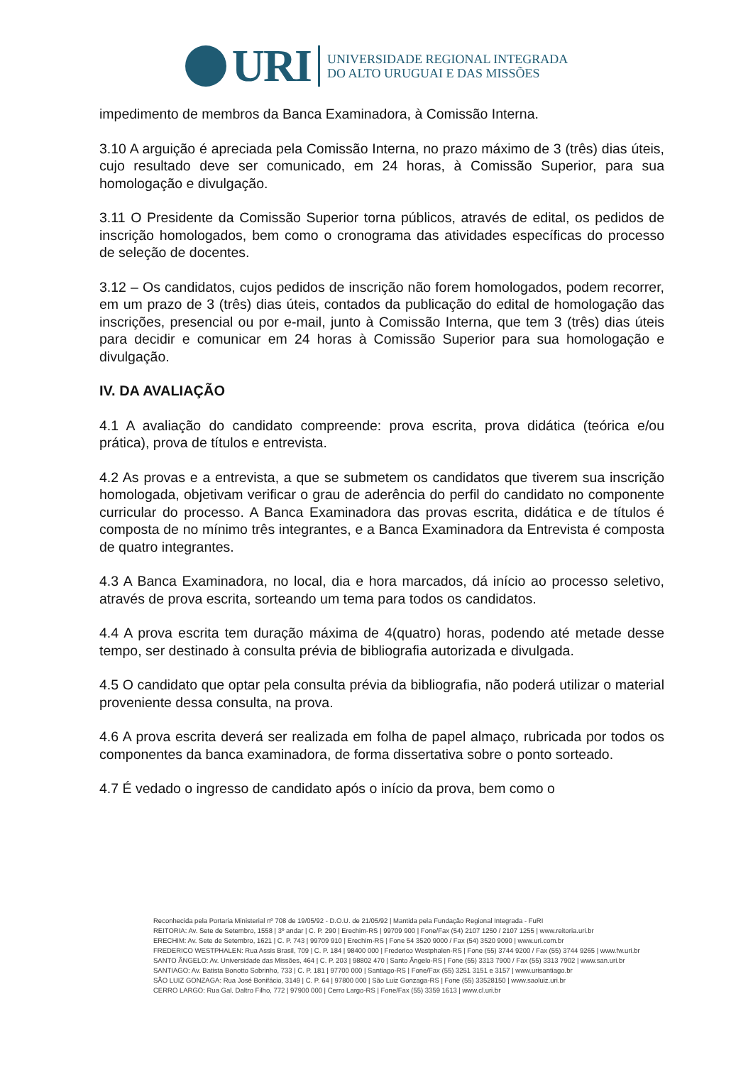URI
UNIVERSIDADE REGIONAL INTEGRADA
DO ALTO URUGUAI E DAS MISSÕES
impedimento de membros da Banca Examinadora, à Comissão Interna.
3.10 A arguição é apreciada pela Comissão Interna, no prazo máximo de 3 (três) dias úteis, cujo resultado deve ser comunicado, em 24 horas, à Comissão Superior, para sua homologação e divulgação.
3.11 O Presidente da Comissão Superior torna públicos, através de edital, os pedidos de inscrição homologados, bem como o cronograma das atividades específicas do processo de seleção de docentes.
3.12 – Os candidatos, cujos pedidos de inscrição não forem homologados, podem recorrer, em um prazo de 3 (três) dias úteis, contados da publicação do edital de homologação das inscrições, presencial ou por e-mail, junto à Comissão Interna, que tem 3 (três) dias úteis para decidir e comunicar em 24 horas à Comissão Superior para sua homologação e divulgação.
IV. DA AVALIAÇÃO
4.1 A avaliação do candidato compreende: prova escrita, prova didática (teórica e/ou prática), prova de títulos e entrevista.
4.2 As provas e a entrevista, a que se submetem os candidatos que tiverem sua inscrição homologada, objetivam verificar o grau de aderência do perfil do candidato no componente curricular do processo. A Banca Examinadora das provas escrita, didática e de títulos é composta de no mínimo três integrantes, e a Banca Examinadora da Entrevista é composta de quatro integrantes.
4.3 A Banca Examinadora, no local, dia e hora marcados, dá início ao processo seletivo, através de prova escrita, sorteando um tema para todos os candidatos.
4.4 A prova escrita tem duração máxima de 4(quatro) horas, podendo até metade desse tempo, ser destinado à consulta prévia de bibliografia autorizada e divulgada.
4.5 O candidato que optar pela consulta prévia da bibliografia, não poderá utilizar o material proveniente dessa consulta, na prova.
4.6 A prova escrita deverá ser realizada em folha de papel almaço, rubricada por todos os componentes da banca examinadora, de forma dissertativa sobre o ponto sorteado.
4.7 É vedado o ingresso de candidato após o início da prova, bem como o
Reconhecida pela Portaria Ministerial nº 708 de 19/05/92 - D.O.U. de 21/05/92 | Mantida pela Fundação Regional Integrada - FuRI
REITORIA: Av. Sete de Setembro, 1558 | 3º andar | C. P. 290 | Erechim-RS | 99709 900 | Fone/Fax (54) 2107 1250 / 2107 1255 | www.reitoria.uri.br
ERECHIM: Av. Sete de Setembro, 1621 | C. P. 743 | 99709 910 | Erechim-RS | Fone 54 3520 9000 / Fax (54) 3520 9090 | www.uri.com.br
FREDERICO WESTPHALEN: Rua Assis Brasil, 709 | C. P. 184 | 98400 000 | Frederico Westphalen-RS | Fone (55) 3744 9200 / Fax (55) 3744 9265 | www.fw.uri.br
SANTO ÂNGELO: Av. Universidade das Missões, 464 | C. P. 203 | 98802 470 | Santo Ângelo-RS | Fone (55) 3313 7900 / Fax (55) 3313 7902 | www.san.uri.br
SANTIAGO: Av. Batista Bonotto Sobrinho, 733 | C. P. 181 | 97700 000 | Santiago-RS | Fone/Fax (55) 3251 3151 e 3157 | www.urisantiago.br
SÃO LUIZ GONZAGA: Rua José Bonifácio, 3149 | C. P. 64 | 97800 000 | São Luiz Gonzaga-RS | Fone (55) 33528150 | www.saoluiz.uri.br
CERRO LARGO: Rua Gal. Daltro Filho, 772 | 97900 000 | Cerro Largo-RS | Fone/Fax (55) 3359 1613 | www.cl.uri.br